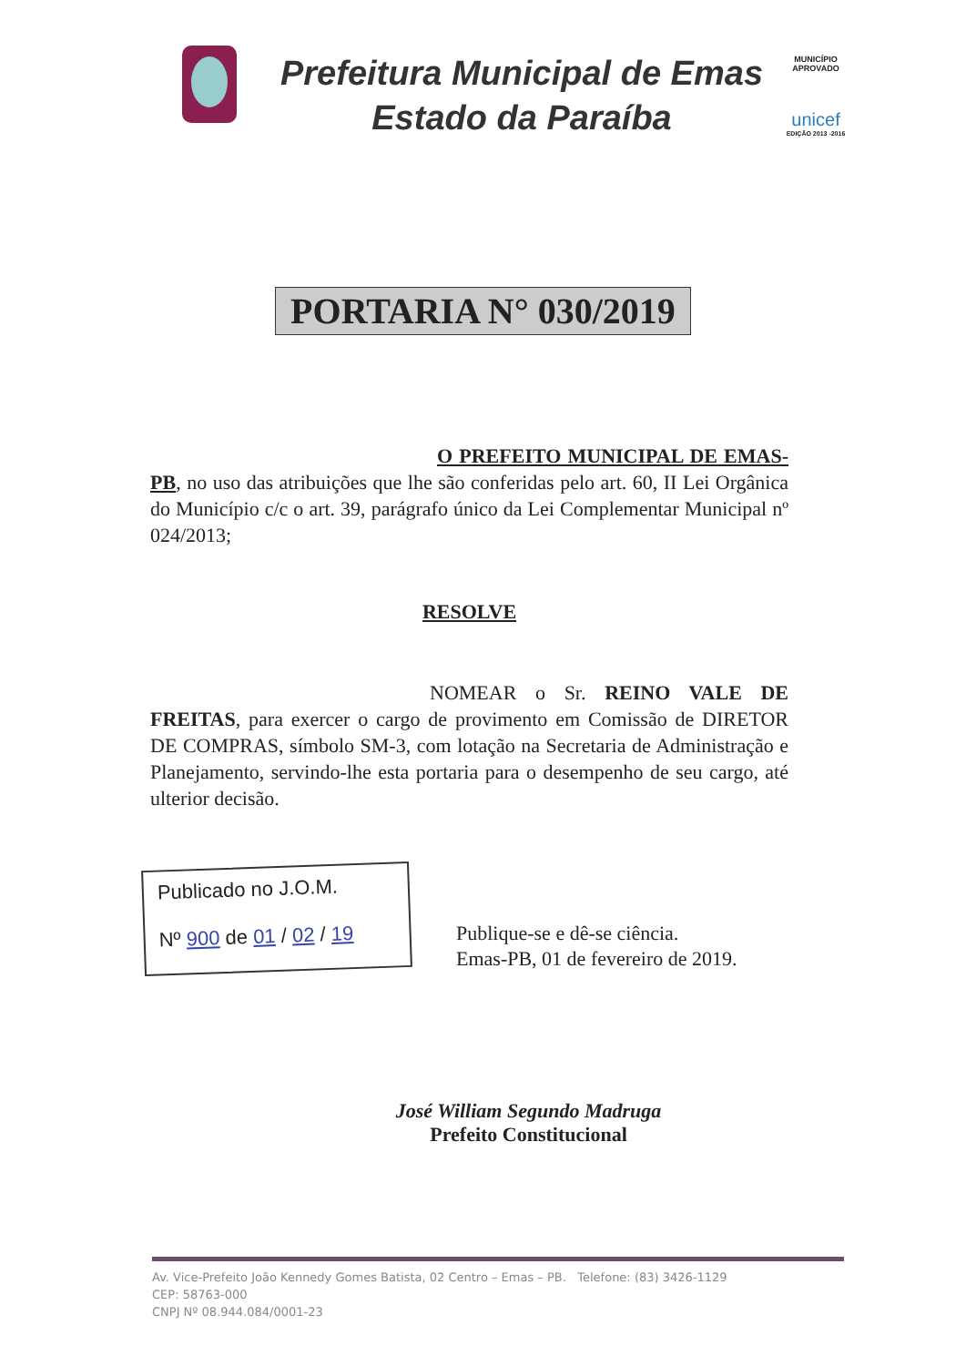Prefeitura Municipal de Emas
Estado da Paraíba
MUNICÍPIO APROVADO
unicef
EDIÇÃO 2013 -2016
PORTARIA N° 030/2019
O PREFEITO MUNICIPAL DE EMAS-PB, no uso das atribuições que lhe são conferidas pelo art. 60, II Lei Orgânica do Município c/c o art. 39, parágrafo único da Lei Complementar Municipal nº 024/2013;
RESOLVE
NOMEAR o Sr. REINO VALE DE FREITAS, para exercer o cargo de provimento em Comissão de DIRETOR DE COMPRAS, símbolo SM-3, com lotação na Secretaria de Administração e Planejamento, servindo-lhe esta portaria para o desempenho de seu cargo, até ulterior decisão.
Publicado no J.O.M.
Nº 900 de 01 / 02 / 19
Publique-se e dê-se ciência.
Emas-PB, 01 de fevereiro de 2019.
José William Segundo Madruga
Prefeito Constitucional
Av. Vice-Prefeito João Kennedy Gomes Batista, 02 Centro – Emas – PB. Telefone: (83) 3426-1129
CEP: 58763-000
CNPJ Nº 08.944.084/0001-23